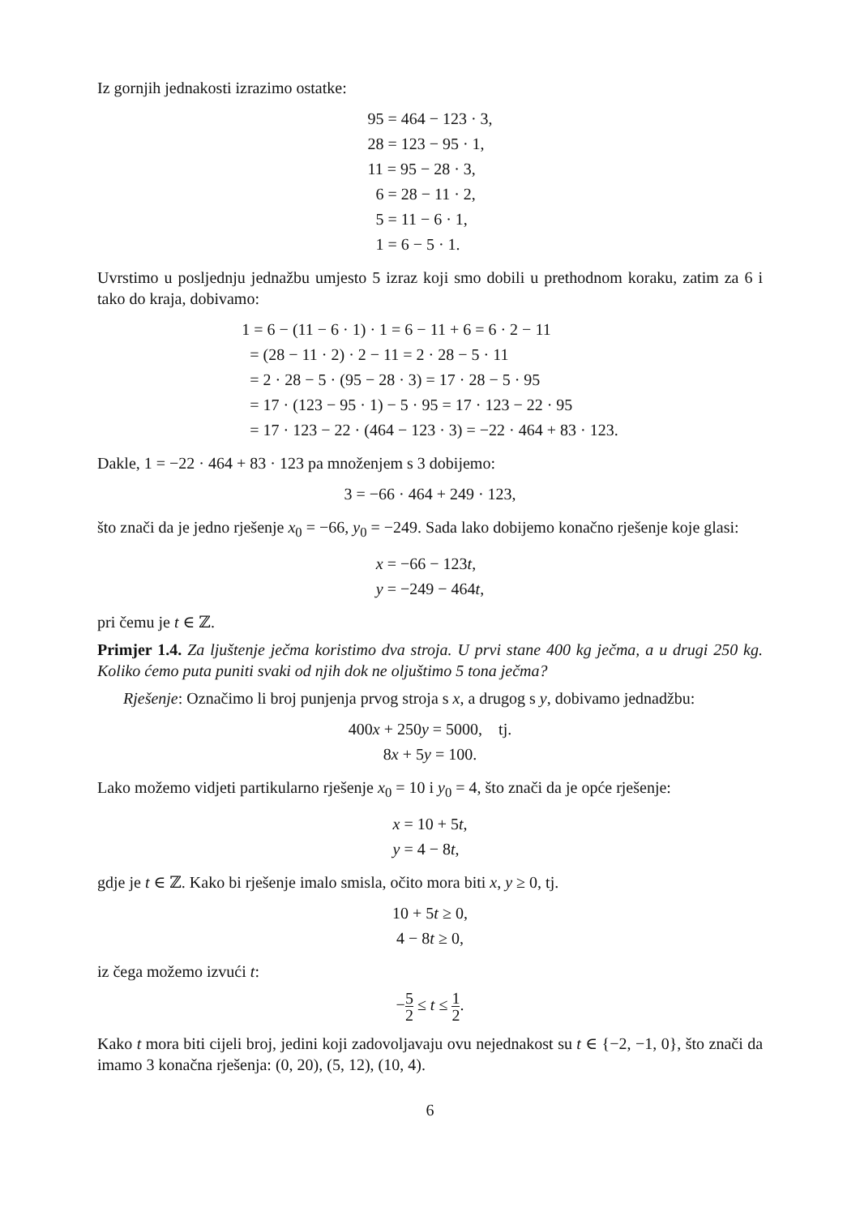Iz gornjih jednakosti izrazimo ostatke:
95 = 464 − 123 · 3,
28 = 123 − 95 · 1,
11 = 95 − 28 · 3,
6 = 28 − 11 · 2,
5 = 11 − 6 · 1,
1 = 6 − 5 · 1.
Uvrstimo u posljednju jednažbu umjesto 5 izraz koji smo dobili u prethodnom koraku, zatim za 6 i tako do kraja, dobivamo:
1 = 6 − (11 − 6 · 1) · 1 = 6 − 11 + 6 = 6 · 2 − 11
= (28 − 11 · 2) · 2 − 11 = 2 · 28 − 5 · 11
= 2 · 28 − 5 · (95 − 28 · 3) = 17 · 28 − 5 · 95
= 17 · (123 − 95 · 1) − 5 · 95 = 17 · 123 − 22 · 95
= 17 · 123 − 22 · (464 − 123 · 3) = −22 · 464 + 83 · 123.
Dakle, 1 = −22 · 464 + 83 · 123 pa množenjem s 3 dobijemo:
3 = −66 · 464 + 249 · 123,
što znači da je jedno rješenje x<sub>0</sub> = −66, y<sub>0</sub> = −249. Sada lako dobijemo konačno rješenje koje glasi:
x = −66 − 123t,
y = −249 − 464t,
pri čemu je t ∈ ℤ.
Primjer 1.4. Za ljuštenje ječma koristimo dva stroja. U prvi stane 400 kg ječma, a u drugi 250 kg. Koliko ćemo puta puniti svaki od njih dok ne oljuštimo 5 tona ječma?
Rješenje: Označimo li broj punjenja prvog stroja s x, a drugog s y, dobivamo jednadžbu:
400x + 250y = 5000, tj.
8x + 5y = 100.
Lako možemo vidjeti partikularno rješenje x<sub>0</sub> = 10 i y<sub>0</sub> = 4, što znači da je opće rješenje:
x = 10 + 5t,
y = 4 − 8t,
gdje je t ∈ ℤ. Kako bi rješenje imalo smisla, očito mora biti x, y ≥ 0, tj.
10 + 5t ≥ 0,
4 − 8t ≥ 0,
iz čega možemo izvući t:
−5 2 ≤ t ≤ 1 2.
Kako t mora biti cijeli broj, jedini koji zadovoljavaju ovu nejednakost su t ∈ {−2, −1, 0}, što znači da imamo 3 konačna rješenja: (0, 20), (5, 12), (10, 4).
6